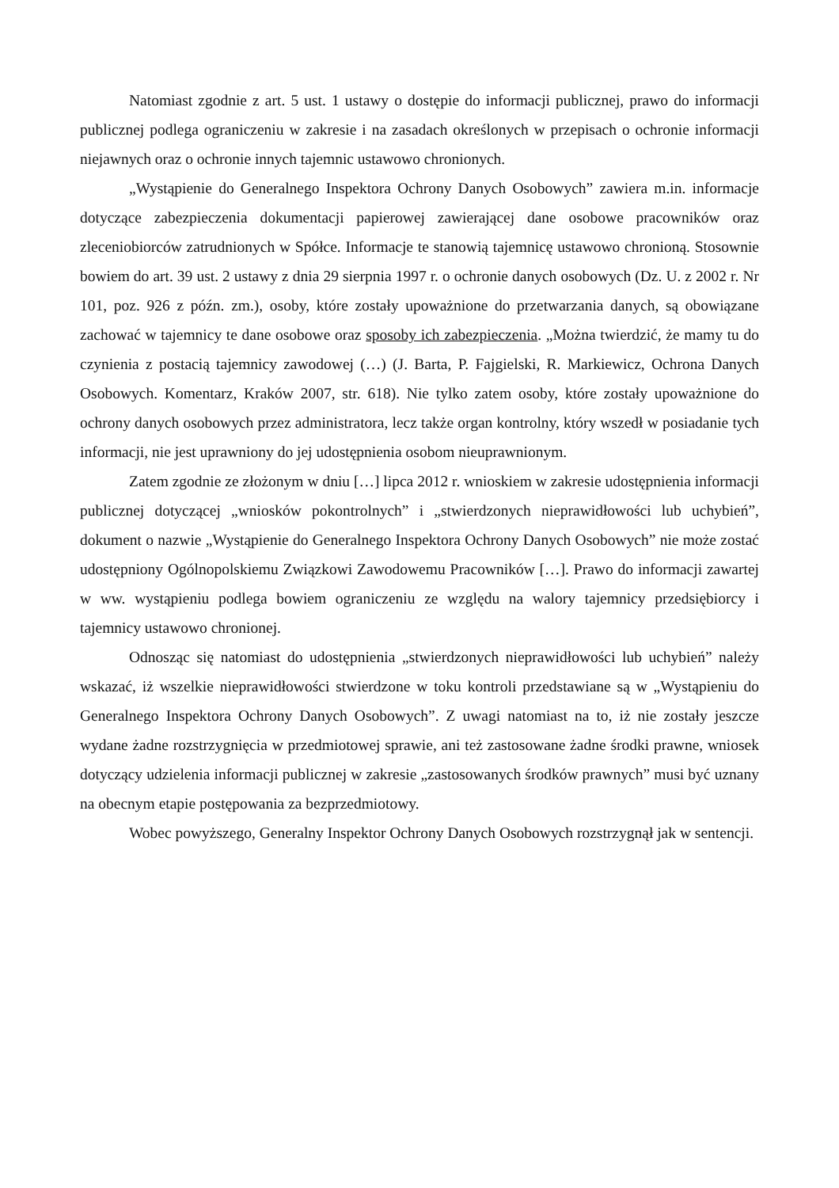Natomiast zgodnie z art. 5 ust. 1 ustawy o dostępie do informacji publicznej, prawo do informacji publicznej podlega ograniczeniu w zakresie i na zasadach określonych w przepisach o ochronie informacji niejawnych oraz o ochronie innych tajemnic ustawowo chronionych.
„Wystąpienie do Generalnego Inspektora Ochrony Danych Osobowych” zawiera m.in. informacje dotyczące zabezpieczenia dokumentacji papierowej zawierającej dane osobowe pracowników oraz zleceniobiorców zatrudnionych w Spółce. Informacje te stanowią tajemnicę ustawowo chronioną. Stosownie bowiem do art. 39 ust. 2 ustawy z dnia 29 sierpnia 1997 r. o ochronie danych osobowych (Dz. U. z 2002 r. Nr 101, poz. 926 z późn. zm.), osoby, które zostały upoważnione do przetwarzania danych, są obowiązane zachować w tajemnicy te dane osobowe oraz sposoby ich zabezpieczenia. „Można twierdzić, że mamy tu do czynienia z postacią tajemnicy zawodowej (…) (J. Barta, P. Fajgielski, R. Markiewicz, Ochrona Danych Osobowych. Komentarz, Kraków 2007, str. 618). Nie tylko zatem osoby, które zostały upoważnione do ochrony danych osobowych przez administratora, lecz także organ kontrolny, który wszedł w posiadanie tych informacji, nie jest uprawniony do jej udostępnienia osobom nieuprawnionym.
Zatem zgodnie ze złożonym w dniu […] lipca 2012 r. wnioskiem w zakresie udostępnienia informacji publicznej dotyczącej „wniosków pokontrolnych” i „stwierdzonych nieprawidłowości lub uchybień”, dokument o nazwie „Wystąpienie do Generalnego Inspektora Ochrony Danych Osobowych” nie może zostać udostępniony Ogólnopolskiemu Związkowi Zawodowemu Pracowników […]. Prawo do informacji zawartej w ww. wystąpieniu podlega bowiem ograniczeniu ze względu na walory tajemnicy przedsiębiorcy i tajemnicy ustawowo chronionej.
Odnosząc się natomiast do udostępnienia „stwierdzonych nieprawidłowości lub uchybień” należy wskazać, iż wszelkie nieprawidłowości stwierdzone w toku kontroli przedstawiane są w „Wystąpieniu do Generalnego Inspektora Ochrony Danych Osobowych”. Z uwagi natomiast na to, iż nie zostały jeszcze wydane żadne rozstrzygnięcia w przedmiotowej sprawie, ani też zastosowane żadne środki prawne, wniosek dotyczący udzielenia informacji publicznej w zakresie „zastosowanych środków prawnych” musi być uznany na obecnym etapie postępowania za bezprzedmiotowy.
Wobec powyższego, Generalny Inspektor Ochrony Danych Osobowych rozstrzygnął jak w sentencji.